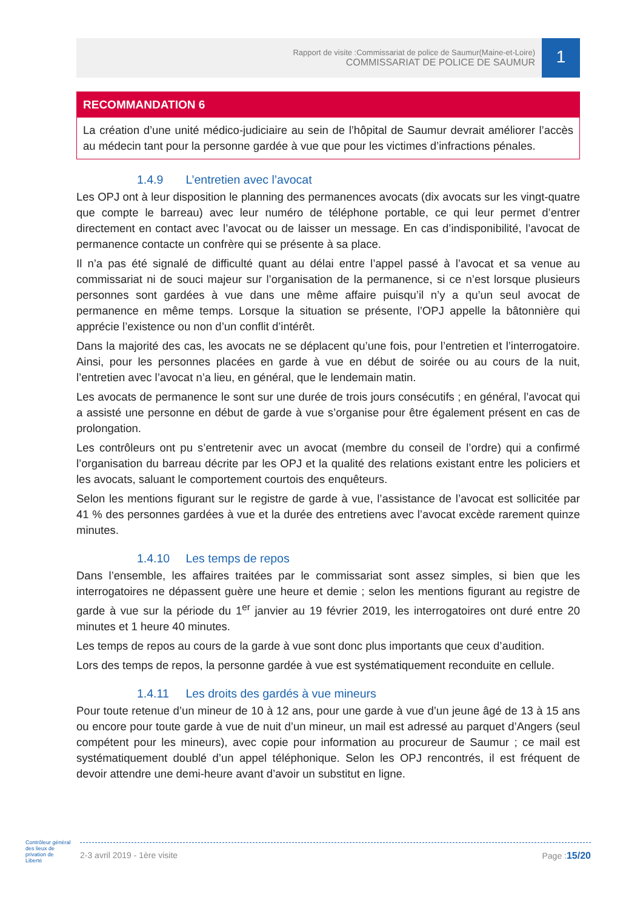Rapport de visite :Commissariat de police de Saumur(Maine-et-Loire)
COMMISSARIAT DE POLICE DE SAUMUR
1
RECOMMANDATION 6
La création d’une unité médico-judiciaire au sein de l’hôpital de Saumur devrait améliorer l’accès au médecin tant pour la personne gardée à vue que pour les victimes d’infractions pénales.
1.4.9 L’entretien avec l’avocat
Les OPJ ont à leur disposition le planning des permanences avocats (dix avocats sur les vingt-quatre que compte le barreau) avec leur numéro de téléphone portable, ce qui leur permet d’entrer directement en contact avec l’avocat ou de laisser un message. En cas d’indisponibilité, l’avocat de permanence contacte un confrère qui se présente à sa place.
Il n’a pas été signalé de difficulté quant au délai entre l’appel passé à l’avocat et sa venue au commissariat ni de souci majeur sur l’organisation de la permanence, si ce n’est lorsque plusieurs personnes sont gardées à vue dans une même affaire puisqu’il n’y a qu’un seul avocat de permanence en même temps. Lorsque la situation se présente, l’OPJ appelle la bâtonnière qui apprécie l’existence ou non d’un conflit d’intérêt.
Dans la majorité des cas, les avocats ne se déplacent qu’une fois, pour l’entretien et l’interrogatoire. Ainsi, pour les personnes placées en garde à vue en début de soirée ou au cours de la nuit, l’entretien avec l’avocat n’a lieu, en général, que le lendemain matin.
Les avocats de permanence le sont sur une durée de trois jours consécutifs ; en général, l’avocat qui a assisté une personne en début de garde à vue s’organise pour être également présent en cas de prolongation.
Les contrôleurs ont pu s’entretenir avec un avocat (membre du conseil de l’ordre) qui a confirmé l’organisation du barreau décrite par les OPJ et la qualité des relations existant entre les policiers et les avocats, saluant le comportement courtois des enquêteurs.
Selon les mentions figurant sur le registre de garde à vue, l’assistance de l’avocat est sollicitée par 41 % des personnes gardées à vue et la durée des entretiens avec l’avocat excède rarement quinze minutes.
1.4.10 Les temps de repos
Dans l’ensemble, les affaires traitées par le commissariat sont assez simples, si bien que les interrogatoires ne dépassent guère une heure et demie ; selon les mentions figurant au registre de garde à vue sur la période du 1<sup>er</sup> janvier au 19 février 2019, les interrogatoires ont duré entre 20 minutes et 1 heure 40 minutes.
Les temps de repos au cours de la garde à vue sont donc plus importants que ceux d’audition.
Lors des temps de repos, la personne gardée à vue est systématiquement reconduite en cellule.
1.4.11 Les droits des gardés à vue mineurs
Pour toute retenue d’un mineur de 10 à 12 ans, pour une garde à vue d’un jeune âgé de 13 à 15 ans ou encore pour toute garde à vue de nuit d’un mineur, un mail est adressé au parquet d’Angers (seul compétent pour les mineurs), avec copie pour information au procureur de Saumur ; ce mail est systématiquement doublé d’un appel téléphonique. Selon les OPJ rencontrés, il est fréquent de devoir attendre une demi-heure avant d’avoir un substitut en ligne.
Contrôleur général des lieux de privation de Liberté
2-3 avril 2019 - 1ère visite Page :15/20